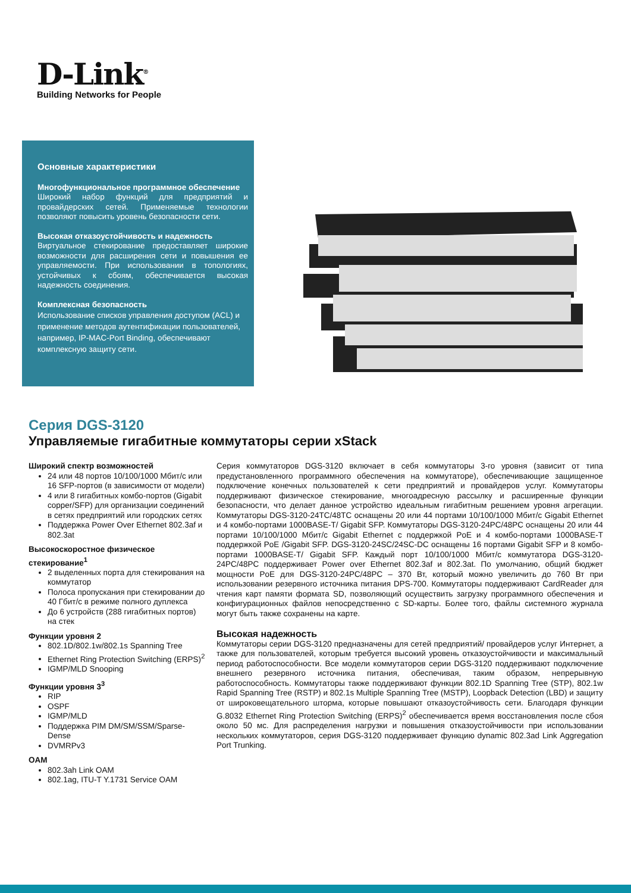D-Link<sup>®</sup>
Building Networks for People
Основные характеристики
Многофункциональное программное обеспечение
Широкий набор функций для предприятий и провайдерских сетей. Применяемые технологии позволяют повысить уровень безопасности сети.
Высокая отказоустойчивость и надежность
Виртуальное стекирование предоставляет широкие возможности для расширения сети и повышения ее управляемости. При использовании в топологиях, устойчивых к сбоям, обеспечивается высокая надежность соединения.
Комплексная безопасность
Использование списков управления доступом (ACL) и применение методов аутентификации пользователей, например, IP-MAC-Port Binding, обеспечивают комплексную защиту сети.
Серия DGS-3120
Управляемые гигабитные коммутаторы серии xStack
Широкий спектр возможностей
24 или 48 портов 10/100/1000 Мбит/с или 16 SFP-портов (в зависимости от модели)
4 или 8 гигабитных комбо-портов (Gigabit copper/SFP) для организации соединений в сетях предприятий или городских сетях
Поддержка Power Over Ethernet 802.3af и 802.3at
Высокоскоростное физическое стекирование<sup>1</sup>
2 выделенных порта для стекирования на коммутатор
Полоса пропускания при стекировании до 40 Гбит/с в режиме полного дуплекса
До 6 устройств (288 гигабитных портов) на стек
Функции уровня 2
802.1D/802.1w/802.1s Spanning Tree
Ethernet Ring Protection Switching (ERPS)<sup>2</sup>
IGMP/MLD Snooping
Функции уровня 3<sup>3</sup>
RIP
OSPF
IGMP/MLD
Поддержка PIM DM/SM/SSM/Sparse-Dense
DVMRPv3
OAM
802.3ah Link OAM
802.1ag, ITU-T Y.1731 Service OAM
Серия коммутаторов DGS-3120 включает в себя коммутаторы 3-го уровня (зависит от типа предустановленного программного обеспечения на коммутаторе), обеспечивающие защищенное подключение конечных пользователей к сети предприятий и провайдеров услуг. Коммутаторы поддерживают физическое стекирование, многоадресную рассылку и расширенные функции безопасности, что делает данное устройство идеальным гигабитным решением уровня агрегации. Коммутаторы DGS-3120-24TC/48TC оснащены 20 или 44 портами 10/100/1000 Мбит/с Gigabit Ethernet и 4 комбо-портами 1000BASE-T/ Gigabit SFP. Коммутаторы DGS-3120-24PC/48PC оснащены 20 или 44 портами 10/100/1000 Мбит/с Gigabit Ethernet с поддержкой PoE и 4 комбо-портами 1000BASE-T поддержкой PoE /Gigabit SFP. DGS-3120-24SC/24SC-DC оснащены 16 портами Gigabit SFP и 8 комбо-портами 1000BASE-T/ Gigabit SFP. Каждый порт 10/100/1000 Мбит/с коммутатора DGS-3120-24PC/48PC поддерживает Power over Ethernet 802.3af и 802.3at. По умолчанию, общий бюджет мощности PoE для DGS-3120-24PC/48PC – 370 Вт, который можно увеличить до 760 Вт при использовании резервного источника питания DPS-700. Коммутаторы поддерживают CardReader для чтения карт памяти формата SD, позволяющий осуществить загрузку программного обеспечения и конфигурационных файлов непосредственно с SD-карты. Более того, файлы системного журнала могут быть также сохранены на карте.
Высокая надежность
Коммутаторы серии DGS-3120 предназначены для сетей предприятий/ провайдеров услуг Интернет, а также для пользователей, которым требуется высокий уровень отказоустойчивости и максимальный период работоспособности. Все модели коммутаторов серии DGS-3120 поддерживают подключение внешнего резервного источника питания, обеспечивая, таким образом, непрерывную работоспособность. Коммутаторы также поддерживают функции 802.1D Spanning Tree (STP), 802.1w Rapid Spanning Tree (RSTP) и 802.1s Multiple Spanning Tree (MSTP), Loopback Detection (LBD) и защиту от широковещательного шторма, которые повышают отказоустойчивость сети. Благодаря функции G.8032 Ethernet Ring Protection Switching (ERPS)<sup>2</sup> обеспечивается время восстановления после сбоя около 50 мс. Для распределения нагрузки и повышения отказоустойчивости при использовании нескольких коммутаторов, серия DGS-3120 поддерживает функцию dynamic 802.3ad Link Aggregation Port Trunking.